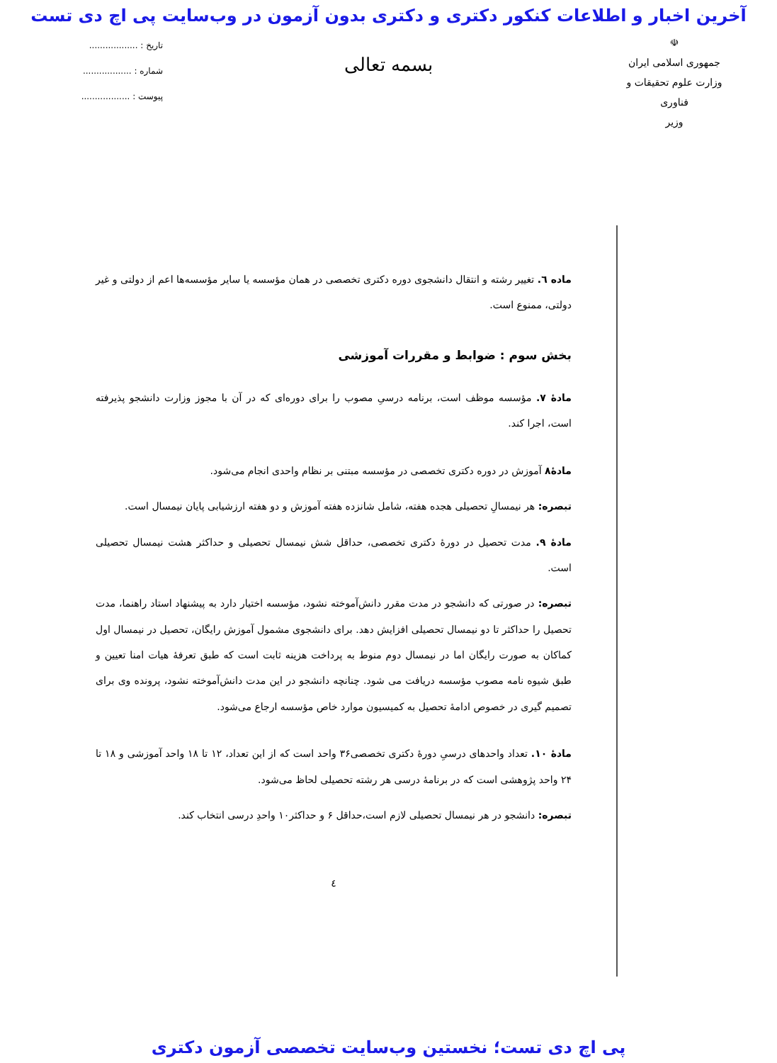آخرین اخبار و اطلاعات کنکور دکتری و دکتری بدون آزمون در وب‌سایت پی اچ دی تست
☫
جمهوری اسلامی ایران
وزارت علوم تحقیقات و فناوری
وزیر
بسمه تعالی
تاریخ : ..................
شماره : ..................
پیوست : ..................
ماده ٦. تغییر رشته و انتقال دانشجوی دوره دکتری تخصصی در همان مؤسسه یا سایر مؤسسه‌ها اعم از دولتی و غیر دولتی، ممنوع است.
بخش سوم : ضوابط و مقررات آموزشی
مادهٔ ۷. مؤسسه موظف است، برنامه درسیِ مصوب را برای دوره‌ای که در آن با مجوز وزارت دانشجو پذیرفته است، اجرا کند.
مادهٔ۸ آموزش در دوره دکتری تخصصی در مؤسسه مبتنی بر نظام واحدی انجام می‌شود.
تبصره: هر نیمسالِ تحصیلی هجده هفته، شامل شانزده هفته آموزش و دو هفته ارزشیابی پایان نیمسال است.
مادهٔ ۹. مدت تحصیل در دورهٔ دکتری تخصصی، حداقل شش نیمسال تحصیلی و حداکثر هشت نیمسال تحصیلی است.
تبصره: در صورتی که دانشجو در مدت مقرر دانش‌آموخته نشود، مؤسسه اختیار دارد به پیشنهاد استاد راهنما، مدت تحصیل را حداکثر تا دو نیمسال تحصیلی افزایش دهد. برای دانشجوی مشمول آموزش رایگان، تحصیل در نیمسال اول کماکان به صورت رایگان اما در نیمسال دوم منوط به پرداخت هزینه ثابت است که طبق تعرفهٔ هیات امنا تعیین و طبق شیوه نامه مصوب مؤسسه دریافت می شود. چنانچه دانشجو در این مدت دانش‌آموخته نشود، پرونده وی برای تصمیم گیری در خصوص ادامهٔ تحصیل به کمیسیون موارد خاص مؤسسه ارجاع می‌شود.
مادهٔ ۱۰. تعداد واحدهای درسیِ دورهٔ دکتری تخصصی۳۶ واحد است که از این تعداد، ۱۲ تا ۱۸ واحد آموزشی و ۱۸ تا ۲۴ واحد پژوهشی است که در برنامهٔ درسی هر رشته تحصیلی لحاظ می‌شود.
تبصره: دانشجو در هر نیمسال تحصیلی لازم است،حداقل ۶ و حداکثر۱۰ واحدِ درسی انتخاب کند.
٤
پی اچ دی تست؛ نخستین وب‌سایت تخصصی آزمون دکتری